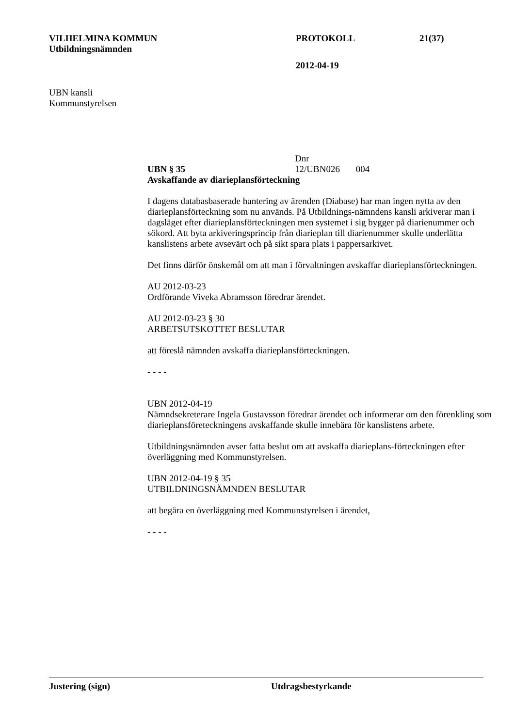VILHELMINA KOMMUN PROTOKOLL 21(37)
Utbildningsnämnden
2012-04-19
UBN kansli
Kommunstyrelsen
UBN § 35 Dnr 12/UBN026 004
Avskaffande av diarieplansförteckning
I dagens databasbaserade hantering av ärenden (Diabase) har man ingen nytta av den diarieplansförteckning som nu används. På Utbildnings-nämndens kansli arkiverar man i dagsläget efter diarieplansförteckningen men systemet i sig bygger på diarienummer och sökord. Att byta arkiveringsprincip från diarieplan till diarienummer skulle underlätta kanslistens arbete avsevärt och på sikt spara plats i pappersarkivet.
Det finns därför önskemål om att man i förvaltningen avskaffar diarieplansförteckningen.
AU 2012-03-23
Ordförande Viveka Abramsson föredrar ärendet.
AU 2012-03-23 § 30
ARBETSUTSKOTTET BESLUTAR
att föreslå nämnden avskaffa diarieplansförteckningen.
- - - -
UBN 2012-04-19
Nämndsekreterare Ingela Gustavsson föredrar ärendet och informerar om den förenkling som diarieplansföreteckningens avskaffande skulle innebära för kanslistens arbete.
Utbildningsnämnden avser fatta beslut om att avskaffa diarieplans-förteckningen efter överläggning med Kommunstyrelsen.
UBN 2012-04-19 § 35
UTBILDNINGSNÄMNDEN BESLUTAR
att begära en överläggning med Kommunstyrelsen i ärendet,
- - - -
Justering (sign) Utdragsbestyrkande